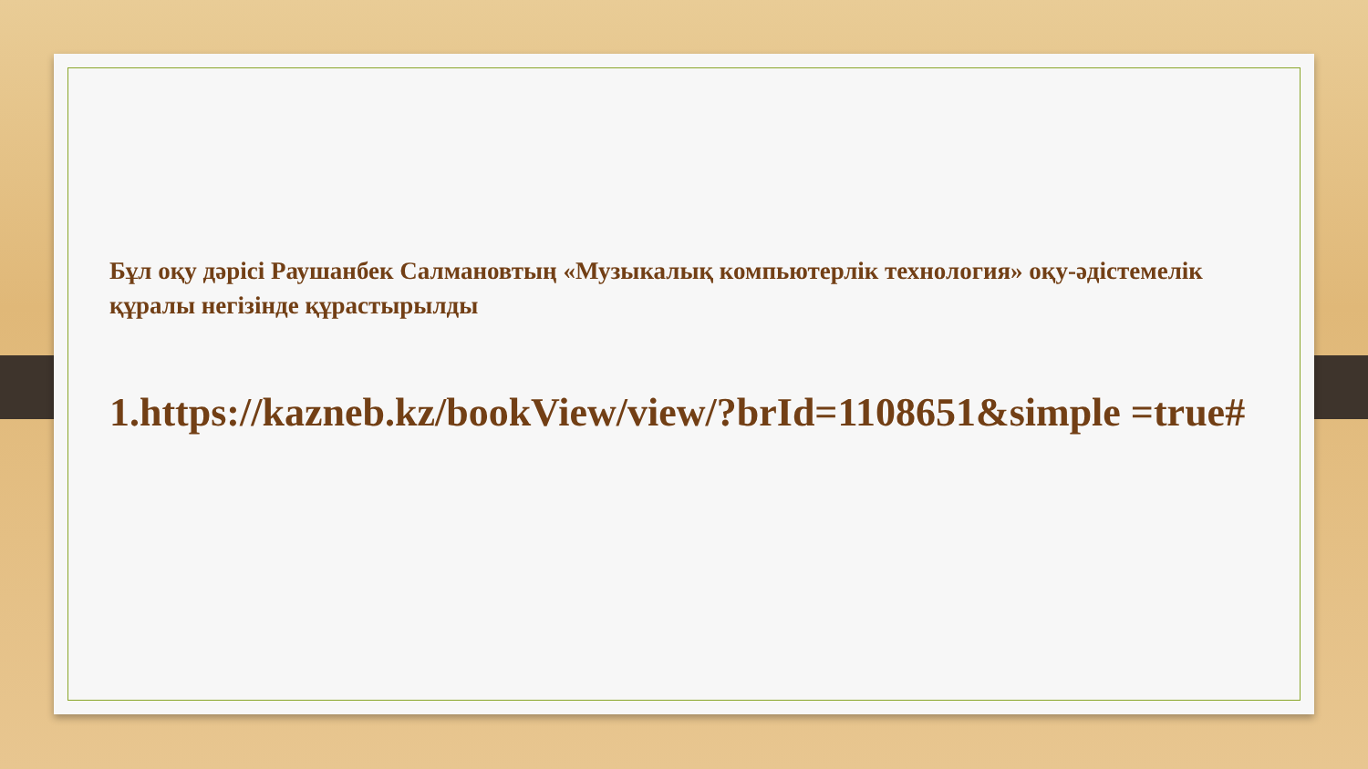Бұл оқу дәрісі Раушанбек Салмановтың «Музыкалық компьютерлік технология» оқу-әдістемелік құралы негізінде құрастырылды
1.https://kazneb.kz/bookView/view/?brId=1108651&simple =true#